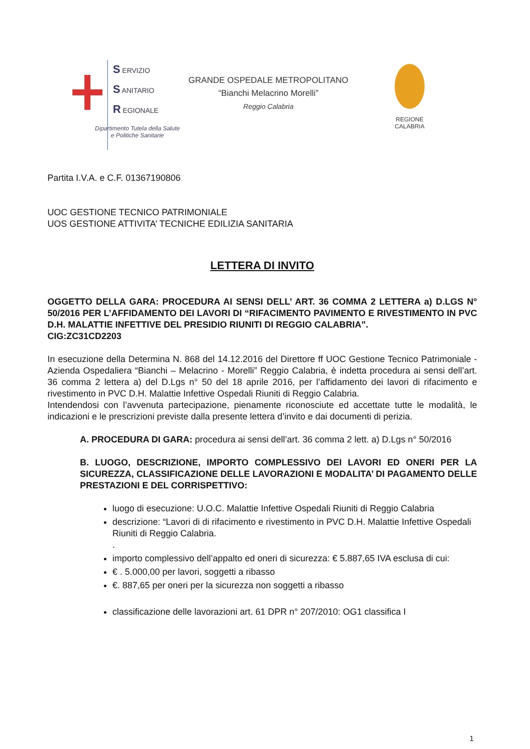S ERVIZIO
S ANITARIO
R EGIONALE
GRANDE OSPEDALE METROPOLITANO
“Bianchi Melacrino Morelli”
Reggio Calabria
Dipartimento Tutela della Salute
e Politiche Sanitarie
REGIONE CALABRIA
Partita I.V.A. e C.F. 01367190806
UOC GESTIONE TECNICO PATRIMONIALE
UOS GESTIONE ATTIVITA’ TECNICHE EDILIZIA SANITARIA
LETTERA DI INVITO
OGGETTO DELLA GARA: PROCEDURA AI SENSI DELL’ ART. 36 COMMA 2 LETTERA a) D.LGS N° 50/2016 PER L’AFFIDAMENTO DEI LAVORI DI “RIFACIMENTO PAVIMENTO E RIVESTIMENTO IN PVC D.H. MALATTIE INFETTIVE DEL PRESIDIO RIUNITI DI REGGIO CALABRIA”.
CIG:ZC31CD2203
In esecuzione della Determina N. 868 del 14.12.2016 del Direttore ff UOC Gestione Tecnico Patrimoniale - Azienda Ospedaliera “Bianchi – Melacrino - Morelli” Reggio Calabria, è indetta procedura ai sensi dell’art. 36 comma 2 lettera a) del D.Lgs n° 50 del 18 aprile 2016, per l’affidamento dei lavori di rifacimento e rivestimento in PVC D.H. Malattie Infettive Ospedali Riuniti di Reggio Calabria.
Intendendosi con l’avvenuta partecipazione, pienamente riconosciute ed accettate tutte le modalità, le indicazioni e le prescrizioni previste dalla presente lettera d’invito e dai documenti di perizia.
A. PROCEDURA DI GARA: procedura ai sensi dell’art. 36 comma 2 lett. a) D.Lgs n° 50/2016
B. LUOGO, DESCRIZIONE, IMPORTO COMPLESSIVO DEI LAVORI ED ONERI PER LA SICUREZZA, CLASSIFICAZIONE DELLE LAVORAZIONI E MODALITA’ DI PAGAMENTO DELLE PRESTAZIONI E DEL CORRISPETTIVO:
luogo di esecuzione: U.O.C. Malattie Infettive Ospedali Riuniti di Reggio Calabria
descrizione: “Lavori di di rifacimento e rivestimento in PVC D.H. Malattie Infettive Ospedali Riuniti di Reggio Calabria.
.
importo complessivo dell’appalto ed oneri di sicurezza: € 5.887,65 IVA esclusa di cui:
€ . 5.000,00 per lavori, soggetti a ribasso
€. 887,65 per oneri per la sicurezza non soggetti a ribasso
classificazione delle lavorazioni art. 61 DPR n° 207/2010: OG1 classifica I
1